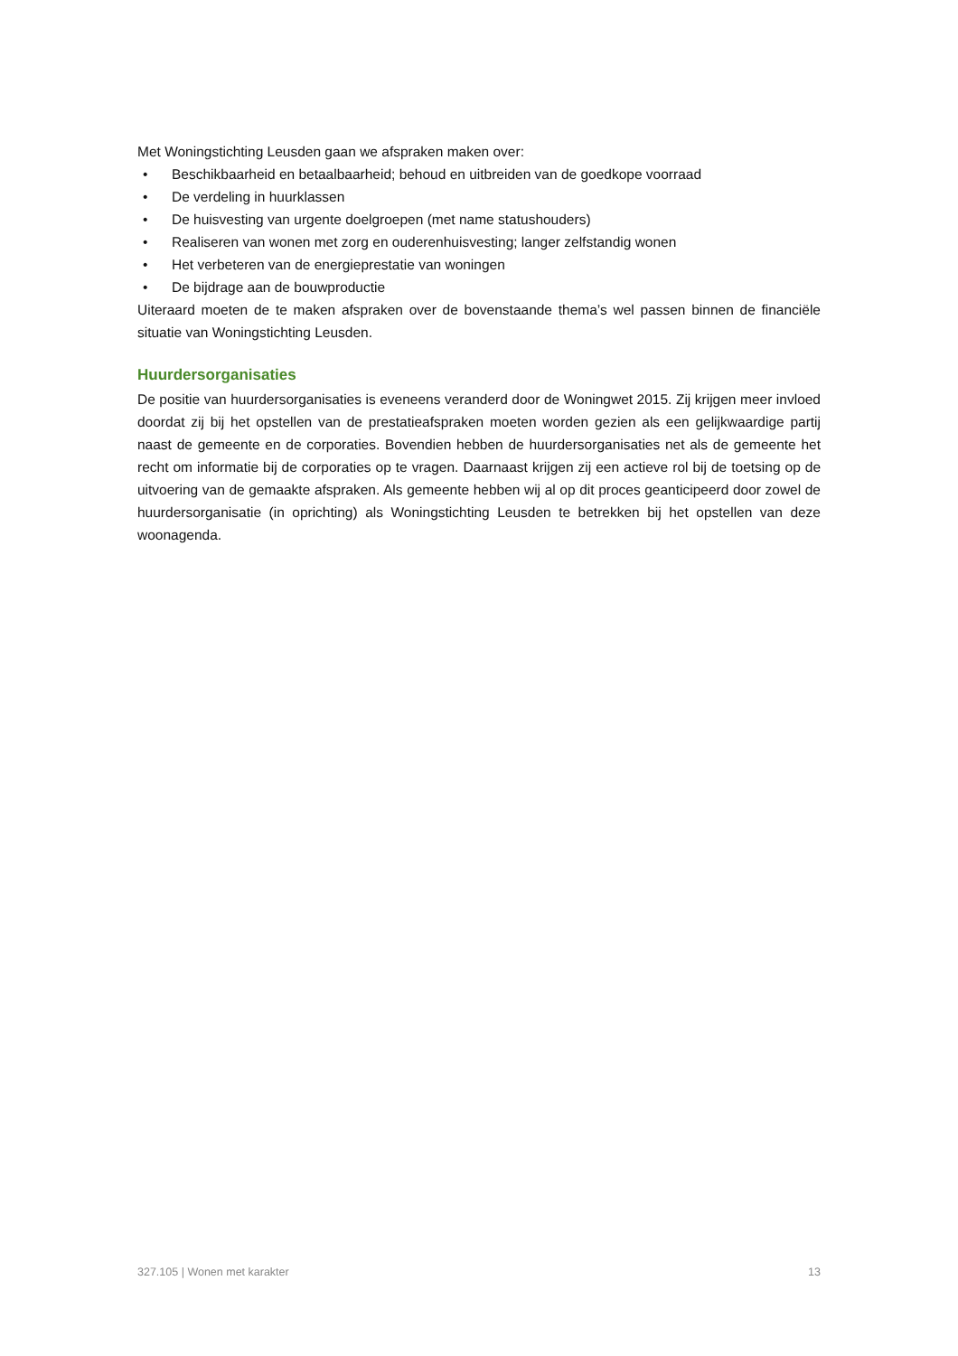Met Woningstichting Leusden gaan we afspraken maken over:
• Beschikbaarheid en betaalbaarheid; behoud en uitbreiden van de goedkope voorraad
• De verdeling in huurklassen
• De huisvesting van urgente doelgroepen (met name statushouders)
• Realiseren van wonen met zorg en ouderenhuisvesting; langer zelfstandig wonen
• Het verbeteren van de energieprestatie van woningen
• De bijdrage aan de bouwproductie
Uiteraard moeten de te maken afspraken over de bovenstaande thema’s wel passen binnen de financiële situatie van Woningstichting Leusden.
Huurdersorganisaties
De positie van huurdersorganisaties is eveneens veranderd door de Woningwet 2015. Zij krijgen meer invloed doordat zij bij het opstellen van de prestatieafspraken moeten worden gezien als een gelijkwaardige partij naast de gemeente en de corporaties. Bovendien hebben de huurdersorganisaties net als de gemeente het recht om informatie bij de corporaties op te vragen. Daarnaast krijgen zij een actieve rol bij de toetsing op de uitvoering van de gemaakte afspraken. Als gemeente hebben wij al op dit proces geanticipeerd door zowel de huurdersorganisatie (in oprichting) als Woningstichting Leusden te betrekken bij het opstellen van deze woonagenda.
327.105 | Wonen met karakter 13